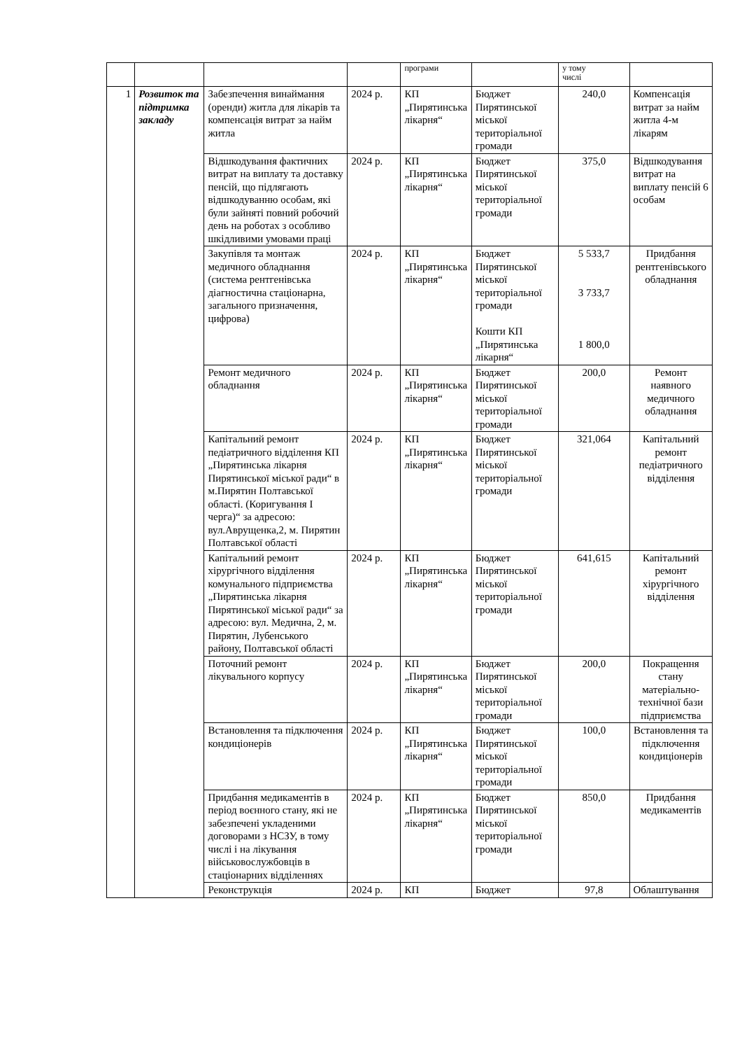| | | | | програми | | у тому числі | |
| 1 | Розвиток та підтримка закладу | Забезпечення винаймання (оренди) житла для лікарів та компенсація витрат за найм житла | 2024 р. | КП „Пирятинська лікарня“ | Бюджет Пирятинської міської територіальної громади | 240,0 | Компенсація витрат за найм житла 4-м лікарям |
| | | Відшкодування фактичних витрат на виплату та доставку пенсій, що підлягають відшкодуванню особам, які були зайняті повний робочий день на роботах з особливо шкідливими умовами праці | 2024 р. | КП „Пирятинська лікарня“ | Бюджет Пирятинської міської територіальної громади | 375,0 | Відшкодування витрат на виплату пенсій 6 особам |
| | | Закупівля та монтаж медичного обладнання (система рентгенівська діагностична стаціонарна, загального призначення, цифрова) | 2024 р. | КП „Пирятинська лікарня“ | Бюджет Пирятинської міської територіальної громади Кошти КП „Пирятинська лікарня“ | 5 533,7 3 733,7 1 800,0 | Придбання рентгенівського обладнання |
| | | Ремонт медичного обладнання | 2024 р. | КП „Пирятинська лікарня“ | Бюджет Пирятинської міської територіальної громади | 200,0 | Ремонт наявного медичного обладнання |
| | | Капітальний ремонт педіатричного відділення КП „Пирятинська лікарня Пирятинської міської ради“ в м.Пирятин Полтавської області. (Коригування І черга)“ за адресою: вул.Аврущенка,2, м. Пирятин Полтавської області | 2024 р. | КП „Пирятинська лікарня“ | Бюджет Пирятинської міської територіальної громади | 321,064 | Капітальний ремонт педіатричного відділення |
| | | Капітальний ремонт хірургічного відділення комунального підприємства „Пирятинська лікарня Пирятинської міської ради“ за адресою: вул. Медична, 2, м. Пирятин, Лубенського району, Полтавської області | 2024 р. | КП „Пирятинська лікарня“ | Бюджет Пирятинської міської територіальної громади | 641,615 | Капітальний ремонт хірургічного відділення |
| | | Поточний ремонт лікувального корпусу | 2024 р. | КП „Пирятинська лікарня“ | Бюджет Пирятинської міської територіальної громади | 200,0 | Покращення стану матеріально-технічної бази підприємства |
| | | Встановлення та підключення кондиціонерів | 2024 р. | КП „Пирятинська лікарня“ | Бюджет Пирятинської міської територіальної громади | 100,0 | Встановлення та підключення кондиціонерів |
| | | Придбання медикаментів в період воєнного стану, які не забезпечені укладеними договорами з НСЗУ, в тому числі і на лікування військовослужбовців в стаціонарних відділеннях | 2024 р. | КП „Пирятинська лікарня“ | Бюджет Пирятинської міської територіальної громади | 850,0 | Придбання медикаментів |
| | | Реконструкція | 2024 р. | КП | Бюджет | 97,8 | Облаштування |